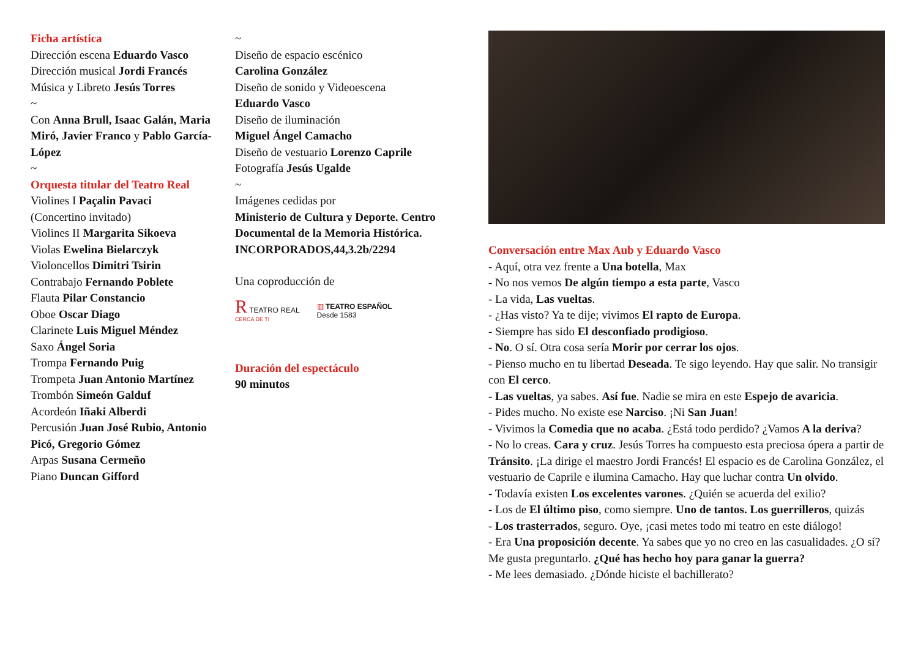Ficha artística
Dirección escena Eduardo Vasco
Dirección musical Jordi Francés
Música y Libreto Jesús Torres
~
Con Anna Brull, Isaac Galán, Maria Miró, Javier Franco y Pablo García-López
~
Orquesta titular del Teatro Real
Violines I Paçalin Pavaci
(Concertino invitado)
Violines II Margarita Sikoeva
Violas Ewelina Bielarczyk
Violoncellos Dimitri Tsirin
Contrabajo Fernando Poblete
Flauta Pilar Constancio
Oboe Oscar Diago
Clarinete Luis Miguel Méndez
Saxo Ángel Soria
Trompa Fernando Puig
Trompeta Juan Antonio Martínez
Trombón Simeón Galduf
Acordeón Iñaki Alberdi
Percusión Juan José Rubio, Antonio Picó, Gregorio Gómez
Arpas Susana Cermeño
Piano Duncan Gifford
~
Diseño de espacio escénico
Carolina González
Diseño de sonido y Videoescena
Eduardo Vasco
Diseño de iluminación
Miguel Ángel Camacho
Diseño de vestuario Lorenzo Caprile
Fotografía Jesús Ugalde
~
Imágenes cedidas por
Ministerio de Cultura y Deporte. Centro Documental de la Memoria Histórica. INCORPORADOS,44,3.2b/2294
Una coproducción de
R TEATRO REAL
CERCA DE TI
▥ TEATRO ESPAÑOL
Desde 1583
Duración del espectáculo
90 minutos
Conversación entre Max Aub y Eduardo Vasco
- Aquí, otra vez frente a Una botella, Max
- No nos vemos De algún tiempo a esta parte, Vasco
- La vida, Las vueltas.
- ¿Has visto? Ya te dije; vivimos El rapto de Europa.
- Siempre has sido El desconfiado prodigioso.
- No. O sí. Otra cosa sería Morir por cerrar los ojos.
- Pienso mucho en tu libertad Deseada. Te sigo leyendo. Hay que salir. No transigir con El cerco.
- Las vueltas, ya sabes. Así fue. Nadie se mira en este Espejo de avaricia.
- Pides mucho. No existe ese Narciso. ¡Ni San Juan!
- Vivimos la Comedia que no acaba. ¿Está todo perdido? ¿Vamos A la deriva?
- No lo creas. Cara y cruz. Jesús Torres ha compuesto esta preciosa ópera a partir de Tránsito. ¡La dirige el maestro Jordi Francés! El espacio es de Carolina González, el vestuario de Caprile e ilumina Camacho. Hay que luchar contra Un olvido.
- Todavía existen Los excelentes varones. ¿Quién se acuerda del exilio?
- Los de El último piso, como siempre. Uno de tantos. Los guerrilleros, quizás
- Los trasterrados, seguro. Oye, ¡casi metes todo mi teatro en este diálogo!
- Era Una proposición decente. Ya sabes que yo no creo en las casualidades. ¿O sí? Me gusta preguntarlo. ¿Qué has hecho hoy para ganar la guerra?
- Me lees demasiado. ¿Dónde hiciste el bachillerato?